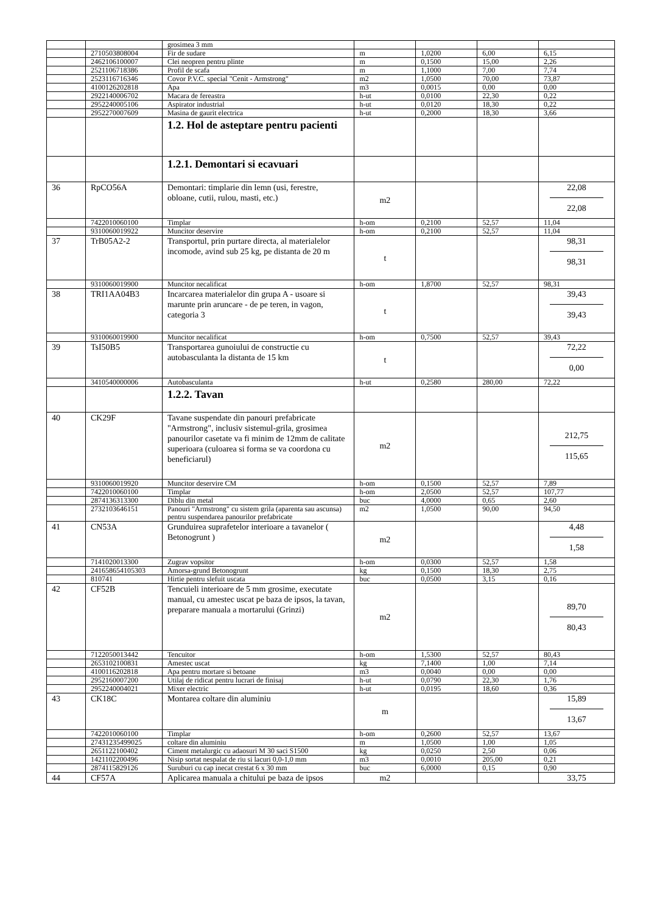| | | grosimea 3 mm | | | | |
| | 2710503808004 | Fir de sudare | m | 1,0200 | 6,00 | 6,15 |
| | 2462106100007 | Clei neopren pentru plinte | m | 0,1500 | 15,00 | 2,26 |
| | 2521106718386 | Profil de scafa | m | 1,1000 | 7,00 | 7,74 |
| | 2523116716346 | Covor P.V.C. special "Cenit - Armstrong" | m2 | 1,0500 | 70,00 | 73,87 |
| | 4100126202818 | Apa | m3 | 0,0015 | 0,00 | 0,00 |
| | 2922140006702 | Macara de fereastra | h-ut | 0,0100 | 22,30 | 0,22 |
| | 2952240005106 | Aspirator industrial | h-ut | 0,0120 | 18,30 | 0,22 |
| | 2952270007609 | Masina de gaurit electrica | h-ut | 0,2000 | 18,30 | 3,66 |
| | | 1.2. Hol de asteptare pentru pacienti | | | | |
| | | 1.2.1. Demontari si ecavuari | | | | |
| 36 | RpCO56A | Demontari: timplarie din lemn (usi, ferestre, obloane, cutii, rulou, masti, etc.) | m2 | | | 22,08 22,08 |
| | 7422010060100 | Timplar | h-om | 0,2100 | 52,57 | 11,04 |
| | 9310060019922 | Muncitor deservire | h-om | 0,2100 | 52,57 | 11,04 |
| 37 | TrB05A2-2 | Transportul, prin purtare directa, al materialelor incomode, avind sub 25 kg, pe distanta de 20 m | t | | | 98,31 98,31 |
| | 9310060019900 | Muncitor necalificat | h-om | 1,8700 | 52,57 | 98,31 |
| 38 | TRI1AA04B3 | Incarcarea materialelor din grupa A - usoare si marunte prin aruncare - de pe teren, in vagon, categoria 3 | t | | | 39,43 39,43 |
| | 9310060019900 | Muncitor necalificat | h-om | 0,7500 | 52,57 | 39,43 |
| 39 | TsI50B5 | Transportarea gunoiului de constructie cu autobasculanta la distanta de 15 km | t | | | 72,22 0,00 |
| | 3410540000006 | Autobasculanta | h-ut | 0,2580 | 280,00 | 72,22 |
| | | 1.2.2. Tavan | | | | |
| 40 | CK29F | Tavane suspendate din panouri prefabricate "Armstrong", inclusiv sistemul-grila, grosimea panourilor casetate va fi minim de 12mm de calitate superioara (culoarea si forma se va coordona cu beneficiarul) | m2 | | | 212,75 115,65 |
| | 9310060019920 | Muncitor deservire CM | h-om | 0,1500 | 52,57 | 7,89 |
| | 7422010060100 | Timplar | h-om | 2,0500 | 52,57 | 107,77 |
| | 2874136313300 | Diblu din metal | buc | 4,0000 | 0,65 | 2,60 |
| | 2732103646151 | Panouri "Armstrong" cu sistem grila (aparenta sau ascunsa) pentru suspendarea panourilor prefabricate | m2 | 1,0500 | 90,00 | 94,50 |
| 41 | CN53A | Grunduirea suprafetelor interioare a tavanelor ( Betonogrunt ) | m2 | | | 4,48 1,58 |
| | 7141020013300 | Zugrav vopsitor | h-om | 0,0300 | 52,57 | 1,58 |
| | 241658654105303 | Amorsa-grund Betonogrunt | kg | 0,1500 | 18,30 | 2,75 |
| | 810741 | Hirtie pentru slefuit uscata | buc | 0,0500 | 3,15 | 0,16 |
| 42 | CF52B | Tencuieli interioare de 5 mm grosime, executate manual, cu amestec uscat pe baza de ipsos, la tavan, preparare manuala a mortarului (Grinzi) | m2 | | | 89,70 80,43 |
| | 7122050013442 | Tencuitor | h-om | 1,5300 | 52,57 | 80,43 |
| | 2653102100831 | Amestec uscat | kg | 7,1400 | 1,00 | 7,14 |
| | 4100116202818 | Apa pentru mortare si betoane | m3 | 0,0040 | 0,00 | 0,00 |
| | 2952160007200 | Utilaj de ridicat pentru lucrari de finisaj | h-ut | 0,0790 | 22,30 | 1,76 |
| | 2952240004021 | Mixer electric | h-ut | 0,0195 | 18,60 | 0,36 |
| 43 | CK18C | Montarea coltare din aluminiu | m | | | 15,89 13,67 |
| | 7422010060100 | Timplar | h-om | 0,2600 | 52,57 | 13,67 |
| | 27431235499025 | coltare din aluminiu | m | 1,0500 | 1,00 | 1,05 |
| | 2651122100402 | Ciment metalurgic cu adaosuri M 30 saci S1500 | kg | 0,0250 | 2,50 | 0,06 |
| | 1421102200496 | Nisip sortat nespalat de riu si lacuri 0,0-1,0 mm | m3 | 0,0010 | 205,00 | 0,21 |
| | 2874115829126 | Suruburi cu cap inecat crestat 6 x 30 mm | buc | 6,0000 | 0,15 | 0,90 |
| 44 | CF57A | Aplicarea manuala a chitului pe baza de ipsos | m2 | | | 33,75 |